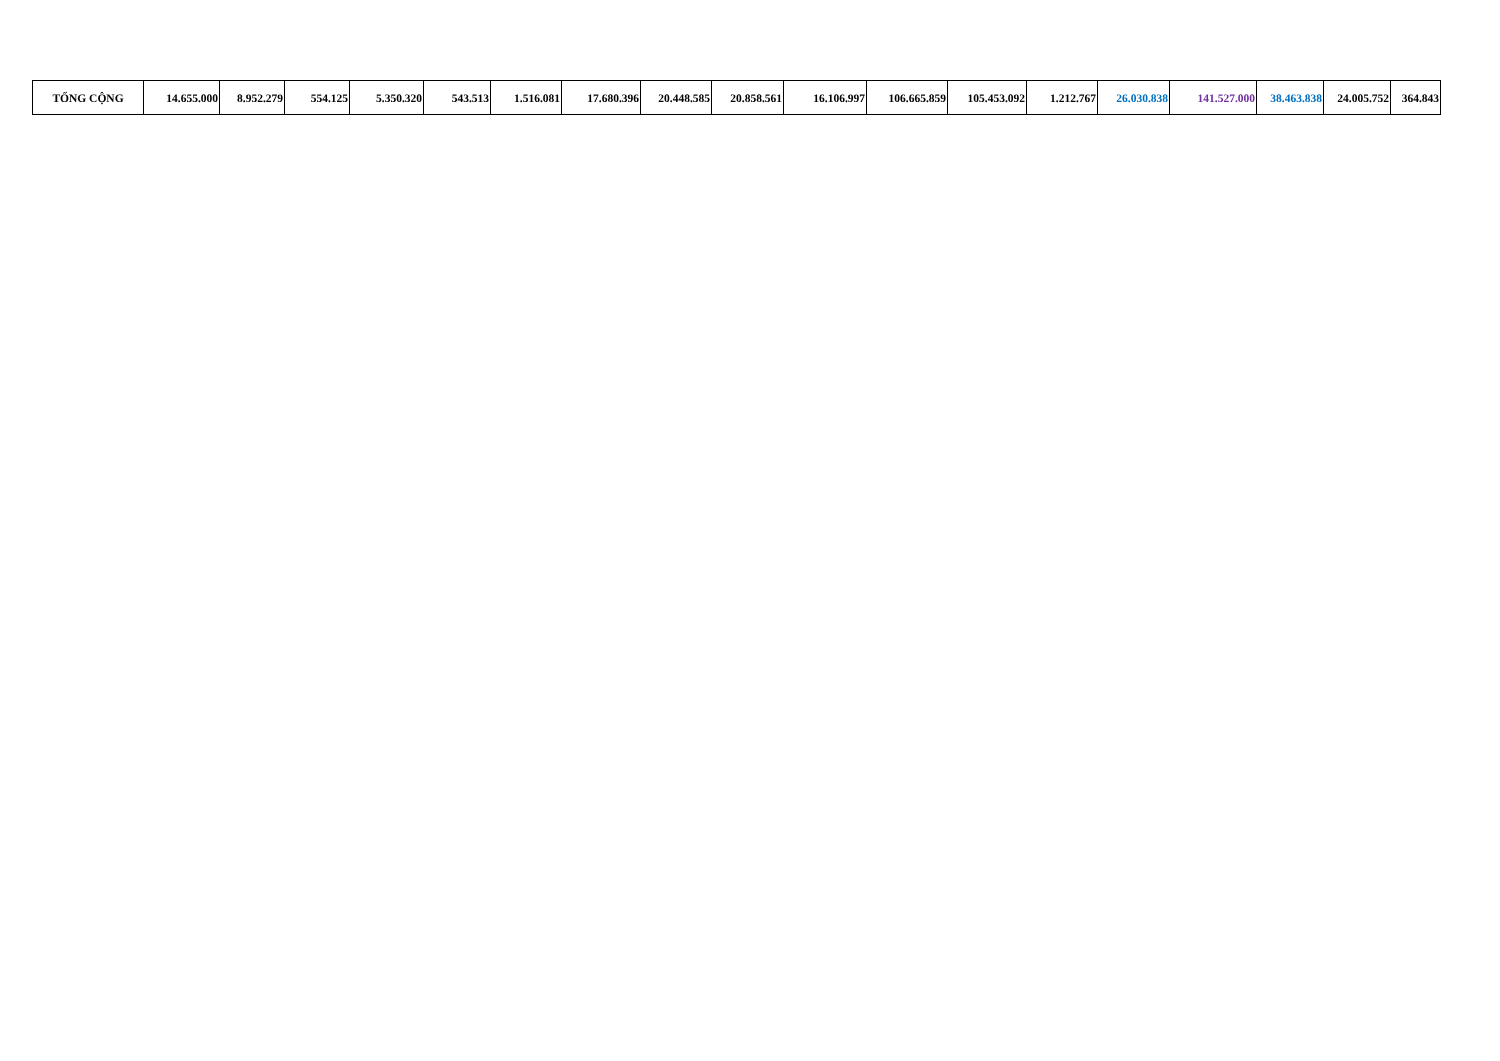| TỔNG CỘNG | 14.655.000 | 8.952.279 | 554.125 | 5.350.320 | 543.513 | 1.516.081 | 17.680.396 | 20.448.585 | 20.858.561 | 16.106.997 | 106.665.859 | 105.453.092 | 1.212.767 | 26.030.838 | 141.527.000 | 38.463.838 | 24.005.752 | 364.843 |